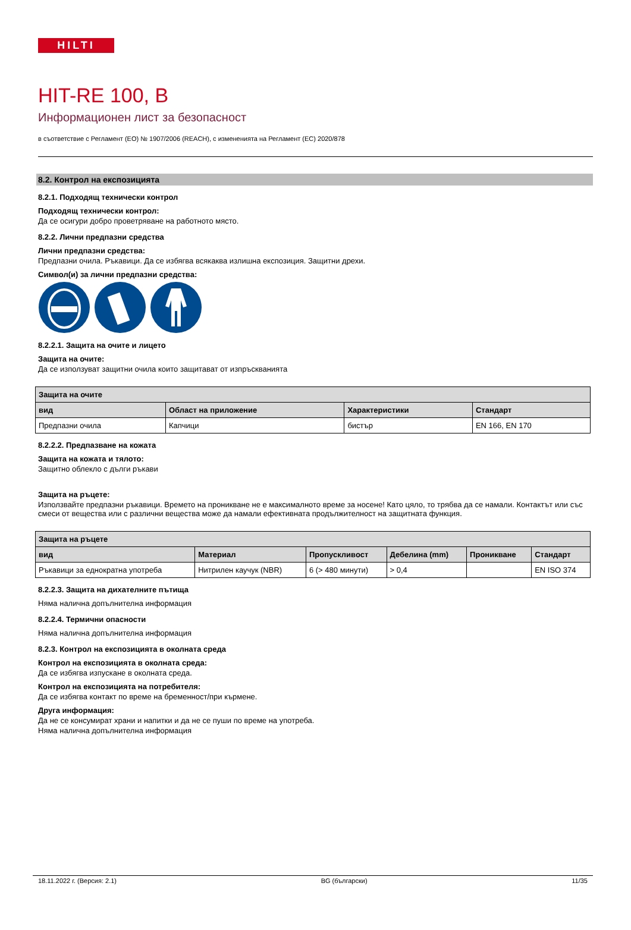HILTI
HIT-RE 100, B
Информационен лист за безопасност
в съответствие с Регламент (ЕО) № 1907/2006 (REACH), с измененията на Регламент (ЕС) 2020/878
8.2. Контрол на експозицията
8.2.1. Подходящ технически контрол
Подходящ технически контрол:
Да се осигури добро проветряване на работното място.
8.2.2. Лични предпазни средства
Лични предпазни средства:
Предпазни очила. Ръкавици. Да се избягва всякаква излишна експозиция. Защитни дрехи.
Символ(и) за лични предпазни средства:
8.2.2.1. Защита на очите и лицето
Защита на очите:
Да се използуват защитни очила които защитават от изпръскванията
| Защита на очите | | | |
| --- | --- | --- | --- |
| вид | Област на приложение | Характеристики | Стандарт |
| Предпазни очила | Капчици | бистър | EN 166, EN 170 |
8.2.2.2. Предпазване на кожата
Защита на кожата и тялото:
Защитно облекло с дълги ръкави
Защита на ръцете:
Използвайте предпазни ръкавици. Времето на проникване не е максималното време за носене! Като цяло, то трябва да се намали. Контактът или със смеси от вещества или с различни вещества може да намали ефективната продължителност на защитната функция.
| Защита на ръцете | | | | | |
| --- | --- | --- | --- | --- | --- |
| вид | Материал | Пропускливост | Дебелина (mm) | Проникване | Стандарт |
| Ръкавици за еднократна употреба | Нитрилен каучук (NBR) | 6 (> 480 минути) | > 0,4 | | EN ISO 374 |
8.2.2.3. Защита на дихателните пътища
Няма налична допълнителна информация
8.2.2.4. Термични опасности
Няма налична допълнителна информация
8.2.3. Контрол на експозицията в околната среда
Контрол на експозицията в околната среда:
Да се избягва изпускане в околната среда.
Контрол на експозицията на потребителя:
Да се избягва контакт по време на бременност/при кърмене.
Друга информация:
Да не се консумират храни и напитки и да не се пуши по време на употреба.
Няма налична допълнителна информация
18.11.2022 г. (Версия: 2.1) BG (български) 11/35